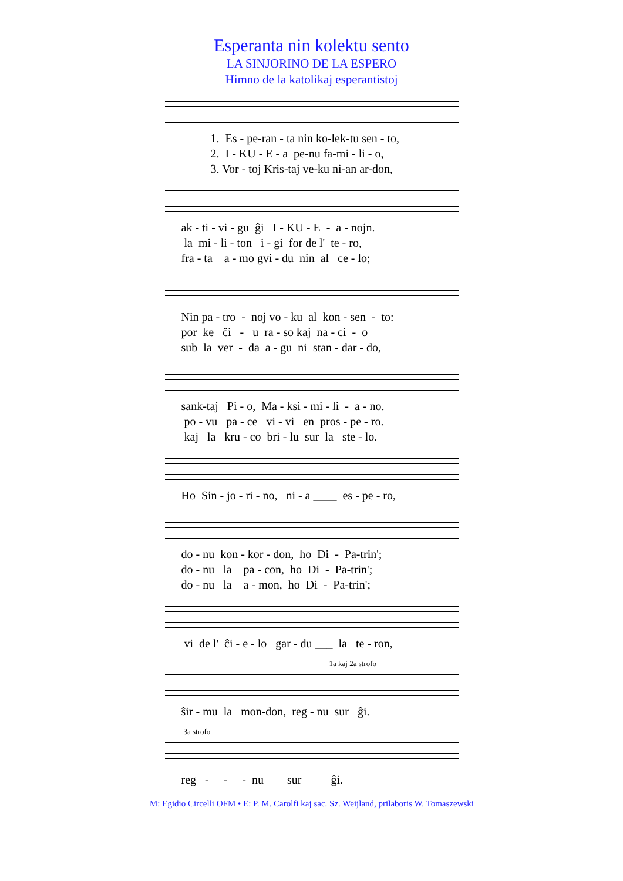Esperanta nin kolektu sento
LA SINJORINO DE LA ESPERO
Himno de la katolikaj esperantistoj
1. Es - pe-ran - ta nin ko-lek-tu sen - to, 2. I - KU - E - a pe-nu fa-mi - li - o, 3. Vor - toj Kris-taj ve-ku ni-an ar-don,
ak - ti - vi - gu ĝi I - KU - E - a - nojn. la mi - li - ton i - gi for de l' te - ro, fra - ta a - mo gvi - du nin al ce - lo;
Nin pa - tro - noj vo - ku al kon - sen - to: por ke ĉi - u ra - so kaj na - ci - o sub la ver - da a - gu ni stan - dar - do,
sank-taj Pi - o, Ma - ksi - mi - li - a - no. po - vu pa - ce vi - vi en pros - pe - ro. kaj la kru - co bri - lu sur la ste - lo.
Ho Sin - jo - ri - no, ni - a ____ es - pe - ro,
do - nu kon - kor - don, ho Di - Pa-trin'; do - nu la pa - con, ho Di - Pa-trin'; do - nu la a - mon, ho Di - Pa-trin';
vi de l' ĉi - e - lo gar - du ___ la te - ron,
1a kaj 2a strofo
ŝir - mu la mon-don, reg - nu sur ĝi.
3a strofo
reg - - - nu sur ĝi.
M: Egidio Circelli OFM • E: P. M. Carolfi kaj sac. Sz. Weijland, prilaboris W. Tomaszewski